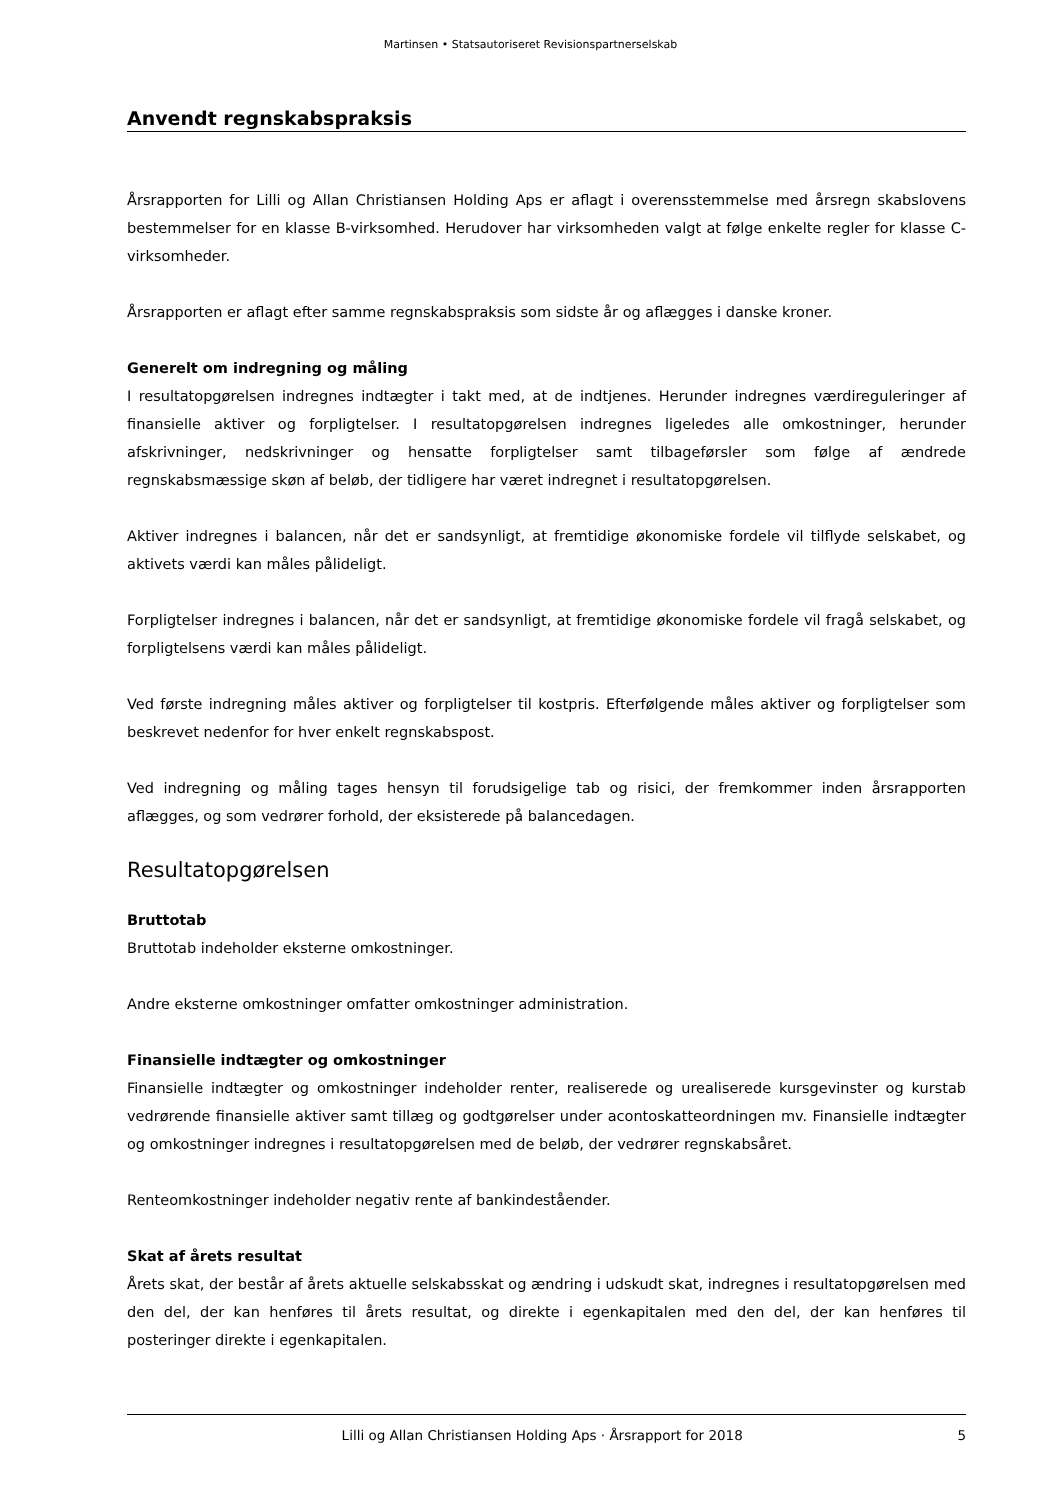Martinsen • Statsautoriseret Revisionspartnerselskab
Anvendt regnskabspraksis
Årsrapporten for Lilli og Allan Christiansen Holding Aps er aflagt i overensstemmelse med årsregn skabslovens bestemmelser for en klasse B-virksomhed. Herudover har virksomheden valgt at følge enkelte regler for klasse C-virksomheder.
Årsrapporten er aflagt efter samme regnskabspraksis som sidste år og aflægges i danske kroner.
Generelt om indregning og måling
I resultatopgørelsen indregnes indtægter i takt med, at de indtjenes. Herunder indregnes værdireguleringer af finansielle aktiver og forpligtelser. I resultatopgørelsen indregnes ligeledes alle omkostninger, herunder afskrivninger, nedskrivninger og hensatte forpligtelser samt tilbageførsler som følge af ændrede regnskabsmæssige skøn af beløb, der tidligere har været indregnet i resultatopgørelsen.
Aktiver indregnes i balancen, når det er sandsynligt, at fremtidige økonomiske fordele vil tilflyde selskabet, og aktivets værdi kan måles pålideligt.
Forpligtelser indregnes i balancen, når det er sandsynligt, at fremtidige økonomiske fordele vil fragå selskabet, og forpligtelsens værdi kan måles pålideligt.
Ved første indregning måles aktiver og forpligtelser til kostpris. Efterfølgende måles aktiver og forpligtelser som beskrevet nedenfor for hver enkelt regnskabspost.
Ved indregning og måling tages hensyn til forudsigelige tab og risici, der fremkommer inden årsrapporten aflægges, og som vedrører forhold, der eksisterede på balancedagen.
Resultatopgørelsen
Bruttotab
Bruttotab indeholder eksterne omkostninger.
Andre eksterne omkostninger omfatter omkostninger administration.
Finansielle indtægter og omkostninger
Finansielle indtægter og omkostninger indeholder renter, realiserede og urealiserede kursgevinster og kurstab vedrørende finansielle aktiver samt tillæg og godtgørelser under acontoskatteordningen mv. Finansielle indtægter og omkostninger indregnes i resultatopgørelsen med de beløb, der vedrører regnskabsåret.
Renteomkostninger indeholder negativ rente af bankindeståender.
Skat af årets resultat
Årets skat, der består af årets aktuelle selskabsskat og ændring i udskudt skat, indregnes i resultatopgørelsen med den del, der kan henføres til årets resultat, og direkte i egenkapitalen med den del, der kan henføres til posteringer direkte i egenkapitalen.
Lilli og Allan Christiansen Holding Aps · Årsrapport for 2018 5